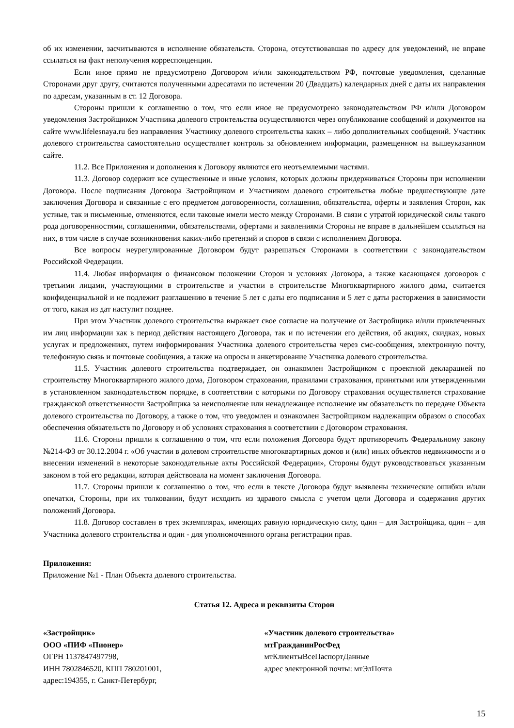об их изменении, засчитываются в исполнение обязательств. Сторона, отсутствовавшая по адресу для уведомлений, не вправе ссылаться на факт неполучения корреспонденции.
Если иное прямо не предусмотрено Договором и/или законодательством РФ, почтовые уведомления, сделанные Сторонами друг другу, считаются полученными адресатами по истечении 20 (Двадцать) календарных дней с даты их направления по адресам, указанным в ст. 12 Договора.
Стороны пришли к соглашению о том, что если иное не предусмотрено законодательством РФ и/или Договором уведомления Застройщиком Участника долевого строительства осуществляются через опубликование сообщений и документов на сайте www.lifelesnaya.ru без направления Участнику долевого строительства каких – либо дополнительных сообщений. Участник долевого строительства самостоятельно осуществляет контроль за обновлением информации, размещенном на вышеуказанном сайте.
11.2. Все Приложения и дополнения к Договору являются его неотъемлемыми частями.
11.3. Договор содержит все существенные и иные условия, которых должны придерживаться Стороны при исполнении Договора. После подписания Договора Застройщиком и Участником долевого строительства любые предшествующие дате заключения Договора и связанные с его предметом договоренности, соглашения, обязательства, оферты и заявления Сторон, как устные, так и письменные, отменяются, если таковые имели место между Сторонами. В связи с утратой юридической силы такого рода договоренностями, соглашениями, обязательствами, офертами и заявлениями Стороны не вправе в дальнейшем ссылаться на них, в том числе в случае возникновения каких-либо претензий и споров в связи с исполнением Договора.
Все вопросы неурегулированные Договором будут разрешаться Сторонами в соответствии с законодательством Российской Федерации.
11.4. Любая информация о финансовом положении Сторон и условиях Договора, а также касающаяся договоров с третьими лицами, участвующими в строительстве и участии в строительстве Многоквартирного жилого дома, считается конфиденциальной и не подлежит разглашению в течение 5 лет с даты его подписания и 5 лет с даты расторжения в зависимости от того, какая из дат наступит позднее.
При этом Участник долевого строительства выражает свое согласие на получение от Застройщика и/или привлеченных им лиц информации как в период действия настоящего Договора, так и по истечении его действия, об акциях, скидках, новых услугах и предложениях, путем информирования Участника долевого строительства через смс-сообщения, электронную почту, телефонную связь и почтовые сообщения, а также на опросы и анкетирование Участника долевого строительства.
11.5. Участник долевого строительства подтверждает, он ознакомлен Застройщиком с проектной декларацией по строительству Многоквартирного жилого дома, Договором страхования, правилами страхования, принятыми или утвержденными в установленном законодательством порядке, в соответствии с которыми по Договору страхования осуществляется страхование гражданской ответственности Застройщика за неисполнение или ненадлежащее исполнение им обязательств по передаче Объекта долевого строительства по Договору, а также о том, что уведомлен и ознакомлен Застройщиком надлежащим образом о способах обеспечения обязательств по Договору и об условиях страхования в соответствии с Договором страхования.
11.6. Стороны пришли к соглашению о том, что если положения Договора будут противоречить Федеральному закону №214-ФЗ от 30.12.2004 г. «Об участии в долевом строительстве многоквартирных домов и (или) иных объектов недвижимости и о внесении изменений в некоторые законодательные акты Российской Федерации», Стороны будут руководствоваться указанным законом в той его редакции, которая действовала на момент заключения Договора.
11.7. Стороны пришли к соглашению о том, что если в тексте Договора будут выявлены технические ошибки и/или опечатки, Стороны, при их толковании, будут исходить из здравого смысла с учетом цели Договора и содержания других положений Договора.
11.8. Договор составлен в трех экземплярах, имеющих равную юридическую силу, один – для Застройщика, один – для Участника долевого строительства и один - для уполномоченного органа регистрации прав.
Приложения:
Приложение №1 - План Объекта долевого строительства.
Статья 12. Адреса и реквизиты Сторон
«Застройщик»
ООО «ПИФ «Пионер»
ОГРН 1137847497798,
ИНН 7802846520, КПП 780201001,
адрес:194355, г. Санкт-Петербург,
«Участник долевого строительства»
мтГражданинРосФед
мтКлиентыВсеПаспортДанные
адрес электронной почты: мтЭлПочта
15